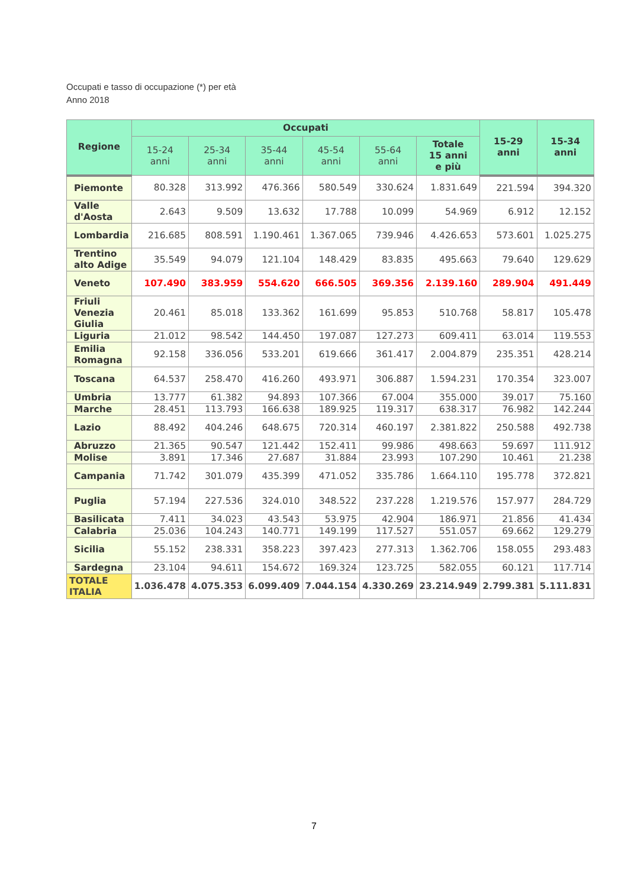Occupati e tasso di occupazione (*) per età
Anno 2018
| Regione | Occupati | | | | | | 15-29 anni | 15-34 anni |
| --- | --- | --- | --- | --- | --- | --- | --- | --- |
| | 15-24 anni | 25-34 anni | 35-44 anni | 45-54 anni | 55-64 anni | Totale 15 anni e più | | |
| Piemonte | 80.328 | 313.992 | 476.366 | 580.549 | 330.624 | 1.831.649 | 221.594 | 394.320 |
| Valle d'Aosta | 2.643 | 9.509 | 13.632 | 17.788 | 10.099 | 54.969 | 6.912 | 12.152 |
| Lombardia | 216.685 | 808.591 | 1.190.461 | 1.367.065 | 739.946 | 4.426.653 | 573.601 | 1.025.275 |
| Trentino alto Adige | 35.549 | 94.079 | 121.104 | 148.429 | 83.835 | 495.663 | 79.640 | 129.629 |
| Veneto | 107.490 | 383.959 | 554.620 | 666.505 | 369.356 | 2.139.160 | 289.904 | 491.449 |
| Friuli Venezia Giulia | 20.461 | 85.018 | 133.362 | 161.699 | 95.853 | 510.768 | 58.817 | 105.478 |
| Liguria | 21.012 | 98.542 | 144.450 | 197.087 | 127.273 | 609.411 | 63.014 | 119.553 |
| Emilia Romagna | 92.158 | 336.056 | 533.201 | 619.666 | 361.417 | 2.004.879 | 235.351 | 428.214 |
| Toscana | 64.537 | 258.470 | 416.260 | 493.971 | 306.887 | 1.594.231 | 170.354 | 323.007 |
| Umbria | 13.777 | 61.382 | 94.893 | 107.366 | 67.004 | 355.000 | 39.017 | 75.160 |
| Marche | 28.451 | 113.793 | 166.638 | 189.925 | 119.317 | 638.317 | 76.982 | 142.244 |
| Lazio | 88.492 | 404.246 | 648.675 | 720.314 | 460.197 | 2.381.822 | 250.588 | 492.738 |
| Abruzzo | 21.365 | 90.547 | 121.442 | 152.411 | 99.986 | 498.663 | 59.697 | 111.912 |
| Molise | 3.891 | 17.346 | 27.687 | 31.884 | 23.993 | 107.290 | 10.461 | 21.238 |
| Campania | 71.742 | 301.079 | 435.399 | 471.052 | 335.786 | 1.664.110 | 195.778 | 372.821 |
| Puglia | 57.194 | 227.536 | 324.010 | 348.522 | 237.228 | 1.219.576 | 157.977 | 284.729 |
| Basilicata | 7.411 | 34.023 | 43.543 | 53.975 | 42.904 | 186.971 | 21.856 | 41.434 |
| Calabria | 25.036 | 104.243 | 140.771 | 149.199 | 117.527 | 551.057 | 69.662 | 129.279 |
| Sicilia | 55.152 | 238.331 | 358.223 | 397.423 | 277.313 | 1.362.706 | 158.055 | 293.483 |
| Sardegna | 23.104 | 94.611 | 154.672 | 169.324 | 123.725 | 582.055 | 60.121 | 117.714 |
| TOTALE ITALIA | 1.036.478 | 4.075.353 | 6.099.409 | 7.044.154 | 4.330.269 | 23.214.949 | 2.799.381 | 5.111.831 |
7